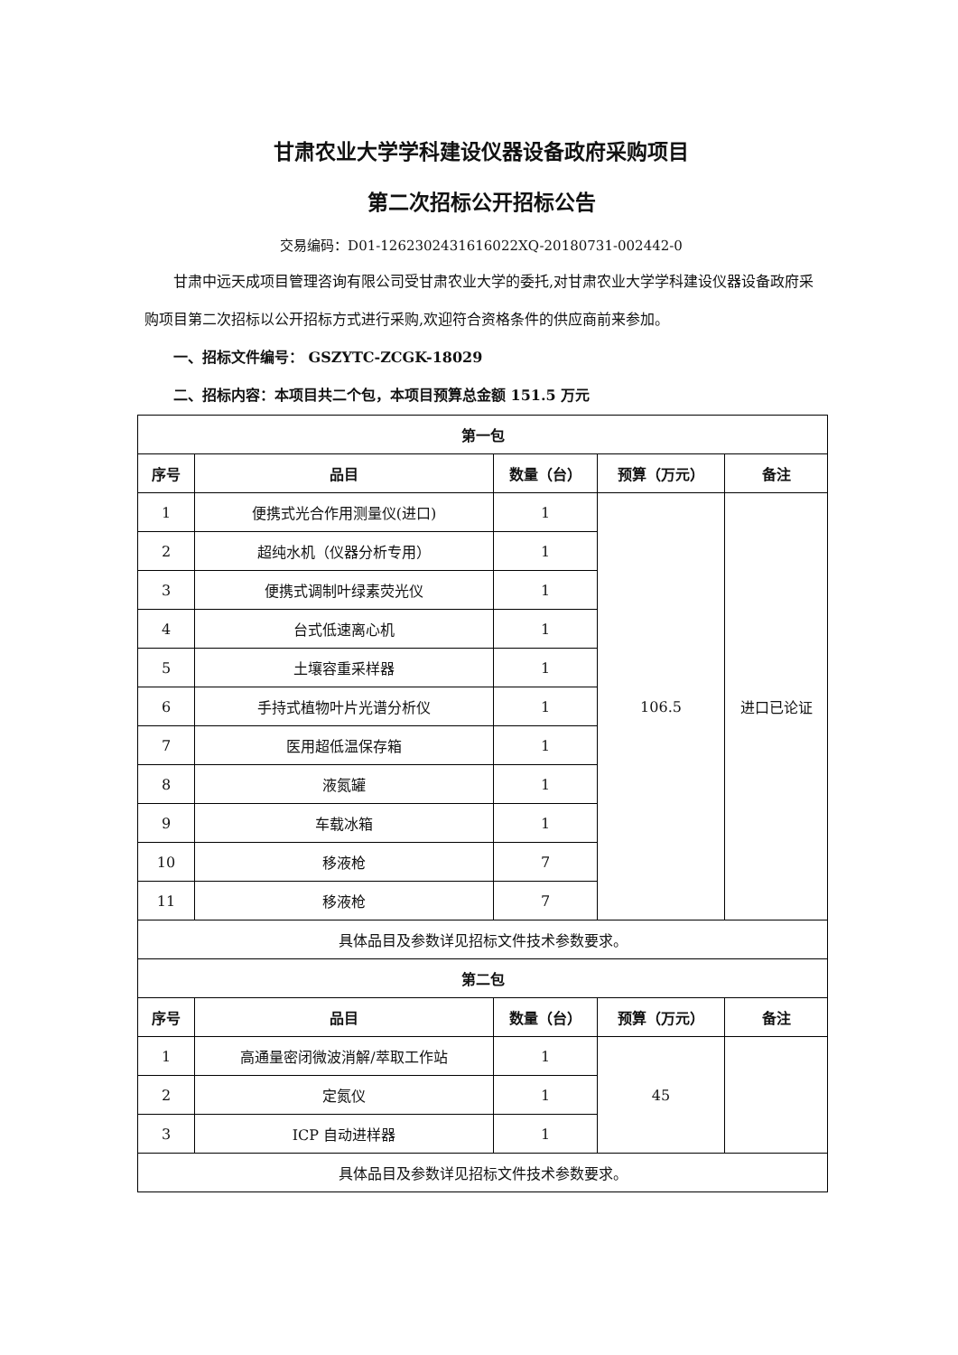甘肃农业大学学科建设仪器设备政府采购项目
第二次招标公开招标公告
交易编码：D01-1262302431616022XQ-20180731-002442-0
甘肃中远天成项目管理咨询有限公司受甘肃农业大学的委托,对甘肃农业大学学科建设仪器设备政府采购项目第二次招标以公开招标方式进行采购,欢迎符合资格条件的供应商前来参加。
一、招标文件编号： GSZYTC-ZCGK-18029
二、招标内容：本项目共二个包，本项目预算总金额 151.5 万元
| 第一包 | | | | |
| --- | --- | --- | --- | --- |
| 序号 | 品目 | 数量（台） | 预算（万元） | 备注 |
| 1 | 便携式光合作用测量仪(进口) | 1 | 106.5 | 进口已论证 |
| 2 | 超纯水机（仪器分析专用） | 1 | | |
| 3 | 便携式调制叶绿素荧光仪 | 1 | | |
| 4 | 台式低速离心机 | 1 | | |
| 5 | 土壤容重采样器 | 1 | | |
| 6 | 手持式植物叶片光谱分析仪 | 1 | | |
| 7 | 医用超低温保存箱 | 1 | | |
| 8 | 液氮罐 | 1 | | |
| 9 | 车载冰箱 | 1 | | |
| 10 | 移液枪 | 7 | | |
| 11 | 移液枪 | 7 | | |
| 具体品目及参数详见招标文件技术参数要求。 | | | | |
| 第二包 | | | | |
| 序号 | 品目 | 数量（台） | 预算（万元） | 备注 |
| 1 | 高通量密闭微波消解/萃取工作站 | 1 | 45 | |
| 2 | 定氮仪 | 1 | | |
| 3 | ICP 自动进样器 | 1 | | |
| 具体品目及参数详见招标文件技术参数要求。 | | | | |